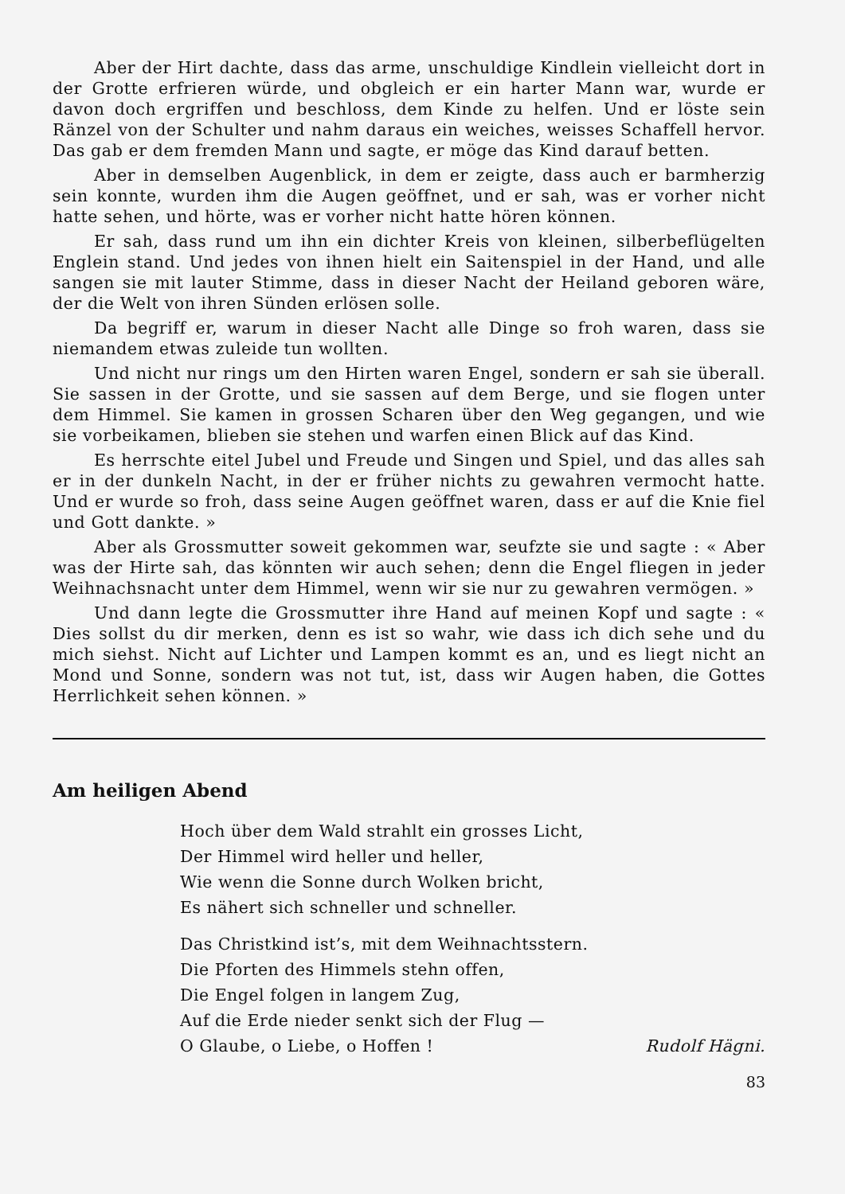Aber der Hirt dachte, dass das arme, unschuldige Kindlein vielleicht dort in der Grotte erfrieren würde, und obgleich er ein harter Mann war, wurde er davon doch ergriffen und beschloss, dem Kinde zu helfen. Und er löste sein Ränzel von der Schulter und nahm daraus ein weiches, weisses Schaffell hervor. Das gab er dem fremden Mann und sagte, er möge das Kind darauf betten.
Aber in demselben Augenblick, in dem er zeigte, dass auch er barmherzig sein konnte, wurden ihm die Augen geöffnet, und er sah, was er vorher nicht hatte sehen, und hörte, was er vorher nicht hatte hören können.
Er sah, dass rund um ihn ein dichter Kreis von kleinen, silberbeflügelten Englein stand. Und jedes von ihnen hielt ein Saitenspiel in der Hand, und alle sangen sie mit lauter Stimme, dass in dieser Nacht der Heiland geboren wäre, der die Welt von ihren Sünden erlösen solle.
Da begriff er, warum in dieser Nacht alle Dinge so froh waren, dass sie niemandem etwas zuleide tun wollten.
Und nicht nur rings um den Hirten waren Engel, sondern er sah sie überall. Sie sassen in der Grotte, und sie sassen auf dem Berge, und sie flogen unter dem Himmel. Sie kamen in grossen Scharen über den Weg gegangen, und wie sie vorbeikamen, blieben sie stehen und warfen einen Blick auf das Kind.
Es herrschte eitel Jubel und Freude und Singen und Spiel, und das alles sah er in der dunkeln Nacht, in der er früher nichts zu gewahren vermocht hatte. Und er wurde so froh, dass seine Augen geöffnet waren, dass er auf die Knie fiel und Gott dankte. »
Aber als Grossmutter soweit gekommen war, seufzte sie und sagte : « Aber was der Hirte sah, das könnten wir auch sehen; denn die Engel fliegen in jeder Weihnachsnacht unter dem Himmel, wenn wir sie nur zu gewahren vermögen. »
Und dann legte die Grossmutter ihre Hand auf meinen Kopf und sagte : « Dies sollst du dir merken, denn es ist so wahr, wie dass ich dich sehe und du mich siehst. Nicht auf Lichter und Lampen kommt es an, und es liegt nicht an Mond und Sonne, sondern was not tut, ist, dass wir Augen haben, die Gottes Herrlichkeit sehen können. »
Am heiligen Abend
Hoch über dem Wald strahlt ein grosses Licht,
Der Himmel wird heller und heller,
Wie wenn die Sonne durch Wolken bricht,
Es nähert sich schneller und schneller.
Das Christkind ist’s, mit dem Weihnachtsstern.
Die Pforten des Himmels stehn offen,
Die Engel folgen in langem Zug,
Auf die Erde nieder senkt sich der Flug —
O Glaube, o Liebe, o Hoffen ! Rudolf Hägni.
83